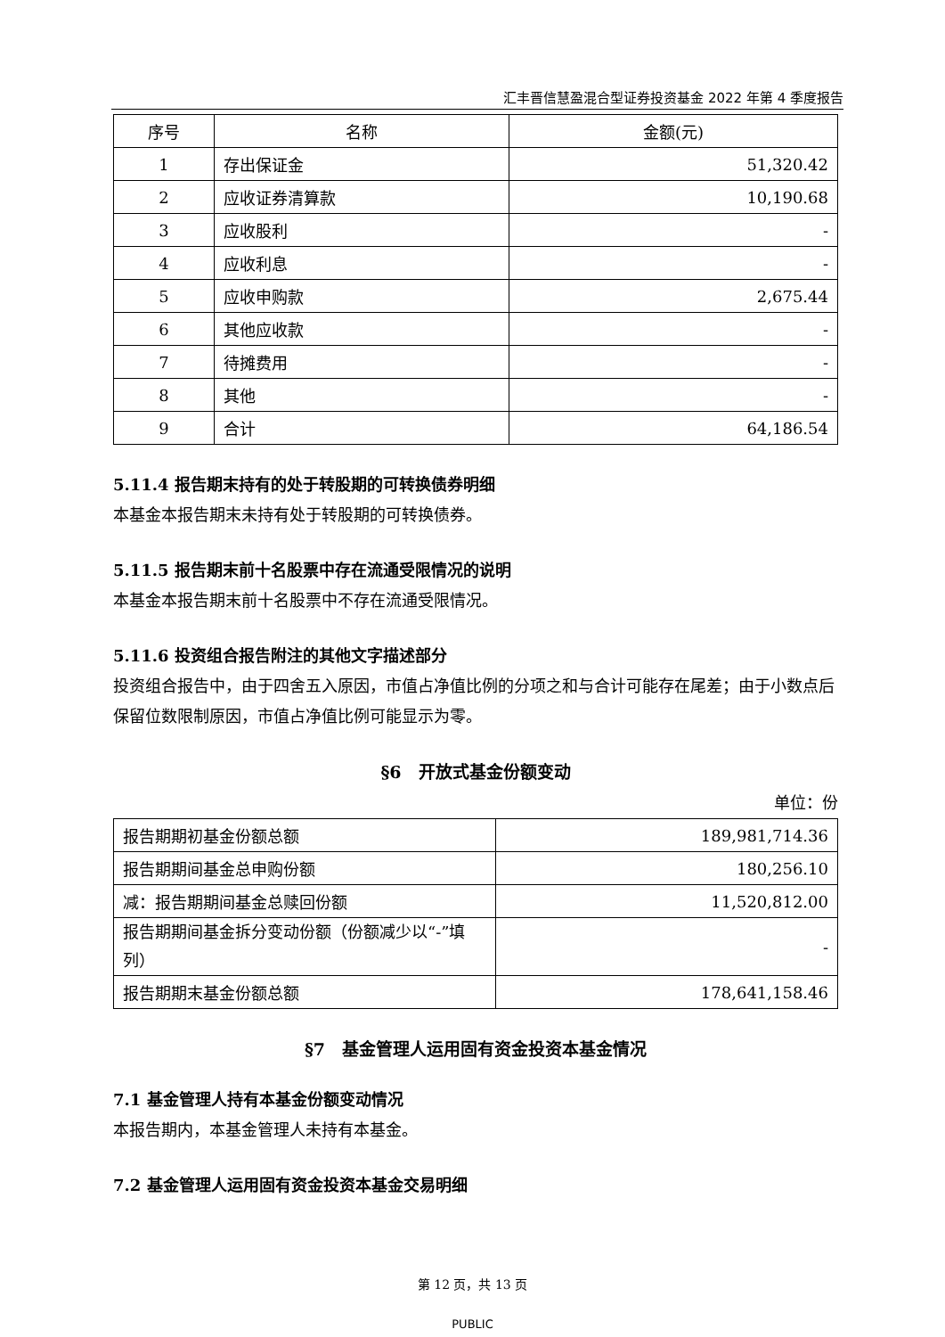汇丰晋信慧盈混合型证券投资基金 2022 年第 4 季度报告
| 序号 | 名称 | 金额(元) |
| --- | --- | --- |
| 1 | 存出保证金 | 51,320.42 |
| 2 | 应收证券清算款 | 10,190.68 |
| 3 | 应收股利 | - |
| 4 | 应收利息 | - |
| 5 | 应收申购款 | 2,675.44 |
| 6 | 其他应收款 | - |
| 7 | 待摊费用 | - |
| 8 | 其他 | - |
| 9 | 合计 | 64,186.54 |
5.11.4 报告期末持有的处于转股期的可转换债券明细
本基金本报告期末未持有处于转股期的可转换债券。
5.11.5 报告期末前十名股票中存在流通受限情况的说明
本基金本报告期末前十名股票中不存在流通受限情况。
5.11.6 投资组合报告附注的其他文字描述部分
投资组合报告中，由于四舍五入原因，市值占净值比例的分项之和与合计可能存在尾差；由于小数点后保留位数限制原因，市值占净值比例可能显示为零。
§6　开放式基金份额变动
单位：份
| 报告期期初基金份额总额 | 189,981,714.36 |
| 报告期期间基金总申购份额 | 180,256.10 |
| 减：报告期期间基金总赎回份额 | 11,520,812.00 |
| 报告期期间基金拆分变动份额（份额减少以“-”填列） | - |
| 报告期期末基金份额总额 | 178,641,158.46 |
§7　基金管理人运用固有资金投资本基金情况
7.1 基金管理人持有本基金份额变动情况
本报告期内，本基金管理人未持有本基金。
7.2 基金管理人运用固有资金投资本基金交易明细
第 12 页，共 13 页
PUBLIC